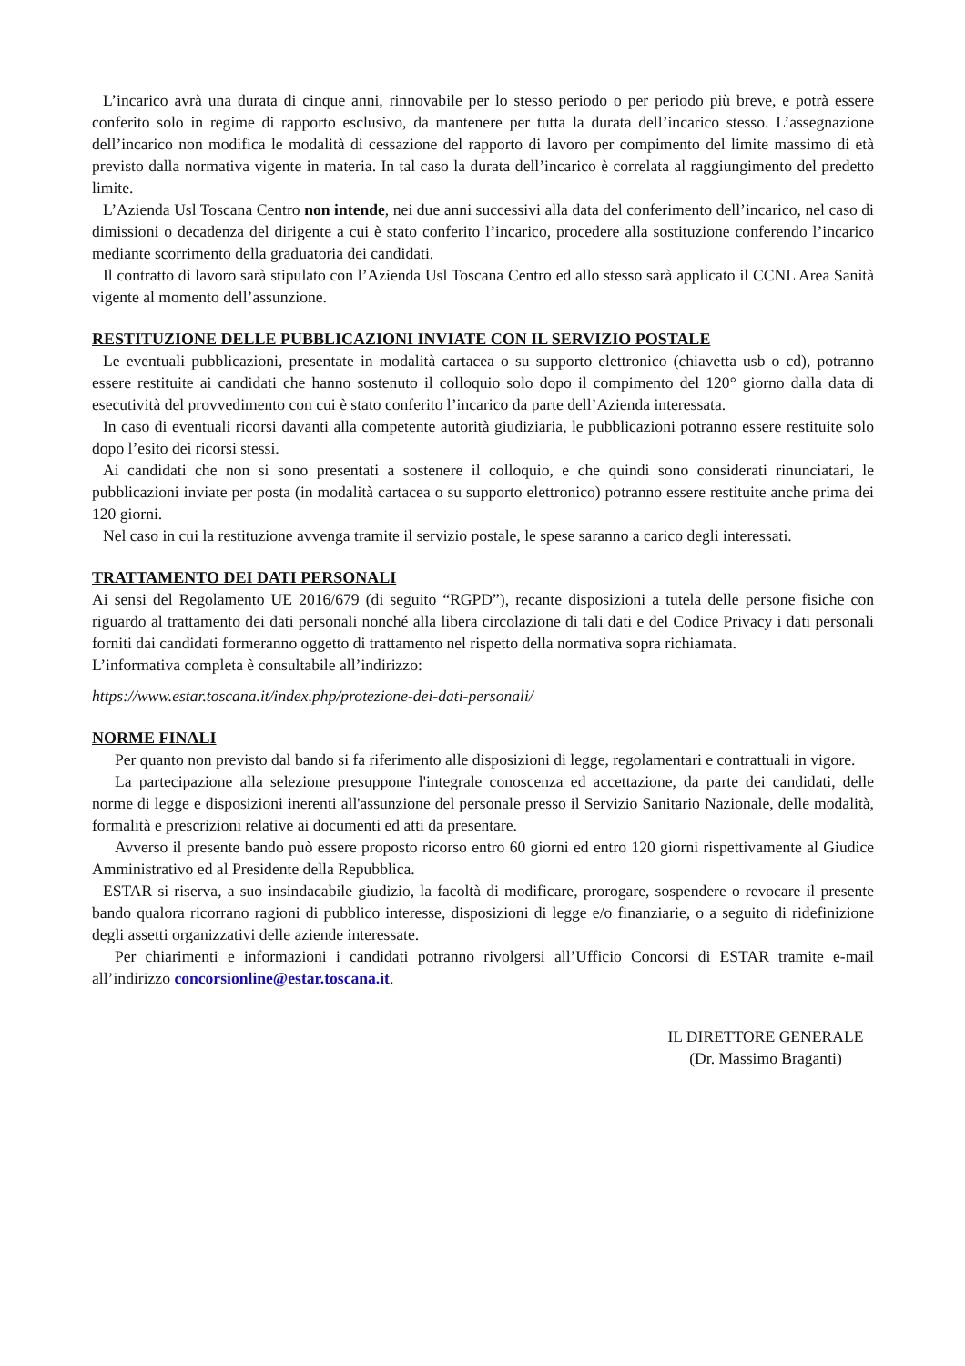L’incarico avrà una durata di cinque anni, rinnovabile per lo stesso periodo o per periodo più breve, e potrà essere conferito solo in regime di rapporto esclusivo, da mantenere per tutta la durata dell’incarico stesso. L’assegnazione dell’incarico non modifica le modalità di cessazione del rapporto di lavoro per compimento del limite massimo di età previsto dalla normativa vigente in materia. In tal caso la durata dell’incarico è correlata al raggiungimento del predetto limite.
L’Azienda Usl Toscana Centro non intende, nei due anni successivi alla data del conferimento dell’incarico, nel caso di dimissioni o decadenza del dirigente a cui è stato conferito l’incarico, procedere alla sostituzione conferendo l’incarico mediante scorrimento della graduatoria dei candidati.
Il contratto di lavoro sarà stipulato con l’Azienda Usl Toscana Centro ed allo stesso sarà applicato il CCNL Area Sanità vigente al momento dell’assunzione.
RESTITUZIONE DELLE PUBBLICAZIONI INVIATE CON IL SERVIZIO POSTALE
Le eventuali pubblicazioni, presentate in modalità cartacea o su supporto elettronico (chiavetta usb o cd), potranno essere restituite ai candidati che hanno sostenuto il colloquio solo dopo il compimento del 120° giorno dalla data di esecutività del provvedimento con cui è stato conferito l’incarico da parte dell’Azienda interessata.
In caso di eventuali ricorsi davanti alla competente autorità giudiziaria, le pubblicazioni potranno essere restituite solo dopo l’esito dei ricorsi stessi.
Ai candidati che non si sono presentati a sostenere il colloquio, e che quindi sono considerati rinunciatari, le pubblicazioni inviate per posta (in modalità cartacea o su supporto elettronico) potranno essere restituite anche prima dei 120 giorni.
Nel caso in cui la restituzione avvenga tramite il servizio postale, le spese saranno a carico degli interessati.
TRATTAMENTO DEI DATI PERSONALI
Ai sensi del Regolamento UE 2016/679 (di seguito “RGPD”), recante disposizioni a tutela delle persone fisiche con riguardo al trattamento dei dati personali nonché alla libera circolazione di tali dati e del Codice Privacy i dati personali forniti dai candidati formeranno oggetto di trattamento nel rispetto della normativa sopra richiamata.
L’informativa completa è consultabile all’indirizzo:
https://www.estar.toscana.it/index.php/protezione-dei-dati-personali/
NORME FINALI
Per quanto non previsto dal bando si fa riferimento alle disposizioni di legge, regolamentari e contrattuali in vigore.
La partecipazione alla selezione presuppone l'integrale conoscenza ed accettazione, da parte dei candidati, delle norme di legge e disposizioni inerenti all'assunzione del personale presso il Servizio Sanitario Nazionale, delle modalità, formalità e prescrizioni relative ai documenti ed atti da presentare.
Avverso il presente bando può essere proposto ricorso entro 60 giorni ed entro 120 giorni rispettivamente al Giudice Amministrativo ed al Presidente della Repubblica.
ESTAR si riserva, a suo insindacabile giudizio, la facoltà di modificare, prorogare, sospendere o revocare il presente bando qualora ricorrano ragioni di pubblico interesse, disposizioni di legge e/o finanziarie, o a seguito di ridefinizione degli assetti organizzativi delle aziende interessate.
Per chiarimenti e informazioni i candidati potranno rivolgersi all’Ufficio Concorsi di ESTAR tramite e-mail all’indirizzo concorsionline@estar.toscana.it.
IL DIRETTORE GENERALE
(Dr. Massimo Braganti)